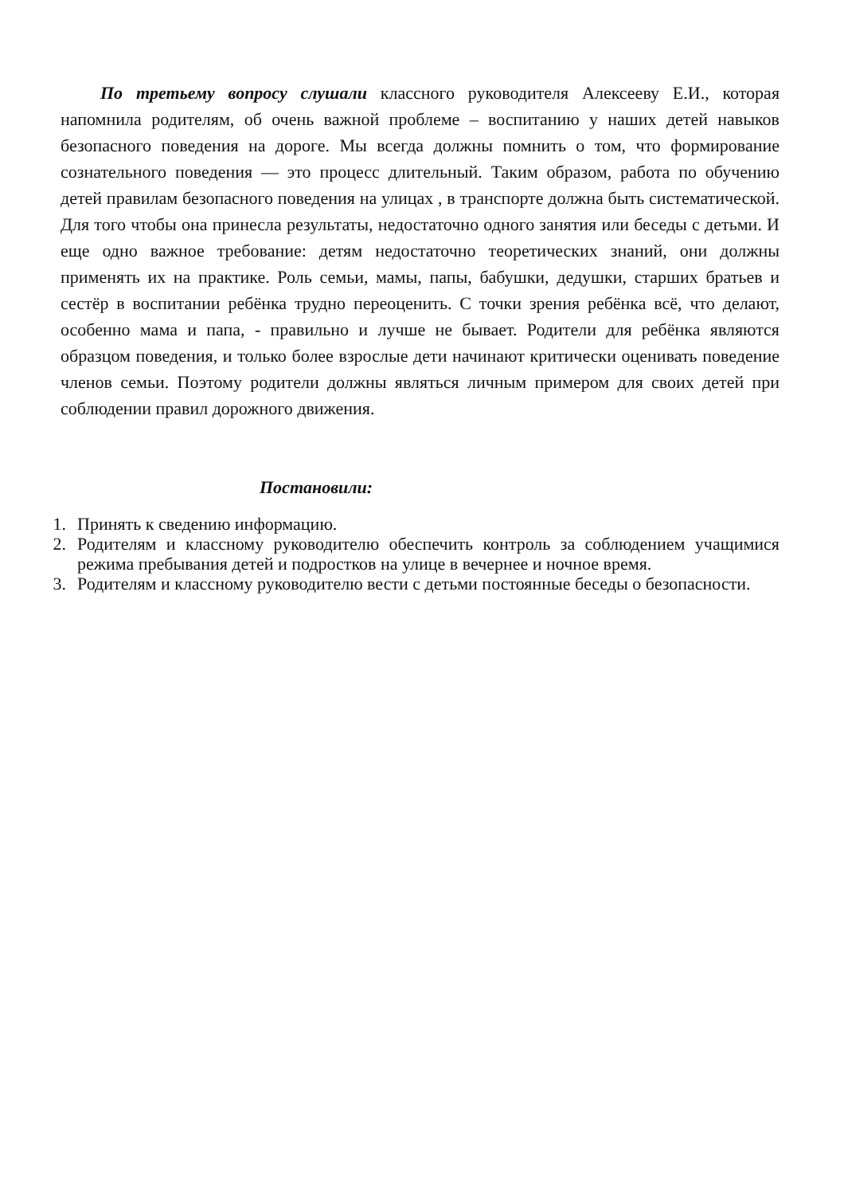По третьему вопросу слушали классного руководителя Алексееву Е.И., которая напомнила родителям, об очень важной проблеме – воспитанию у наших детей навыков безопасного поведения на дороге. Мы всегда должны помнить о том, что формирование сознательного поведения — это процесс длительный. Таким образом, работа по обучению детей правилам безопасного поведения на улицах , в транспорте должна быть систематической. Для того чтобы она принесла результаты, недостаточно одного занятия или беседы с детьми. И еще одно важное требование: детям недостаточно теоретических знаний, они должны применять их на практике. Роль семьи, мамы, папы, бабушки, дедушки, старших братьев и сестёр в воспитании ребёнка трудно переоценить. С точки зрения ребёнка всё, что делают, особенно мама и папа, - правильно и лучше не бывает. Родители для ребёнка являются образцом поведения, и только более взрослые дети начинают критически оценивать поведение членов семьи. Поэтому родители должны являться личным примером для своих детей при соблюдении правил дорожного движения.
Постановили:
1. Принять к сведению информацию.
2. Родителям и классному руководителю обеспечить контроль за соблюдением учащимися режима пребывания детей и подростков на улице в вечернее и ночное время.
3. Родителям и классному руководителю вести с детьми постоянные беседы о безопасности.